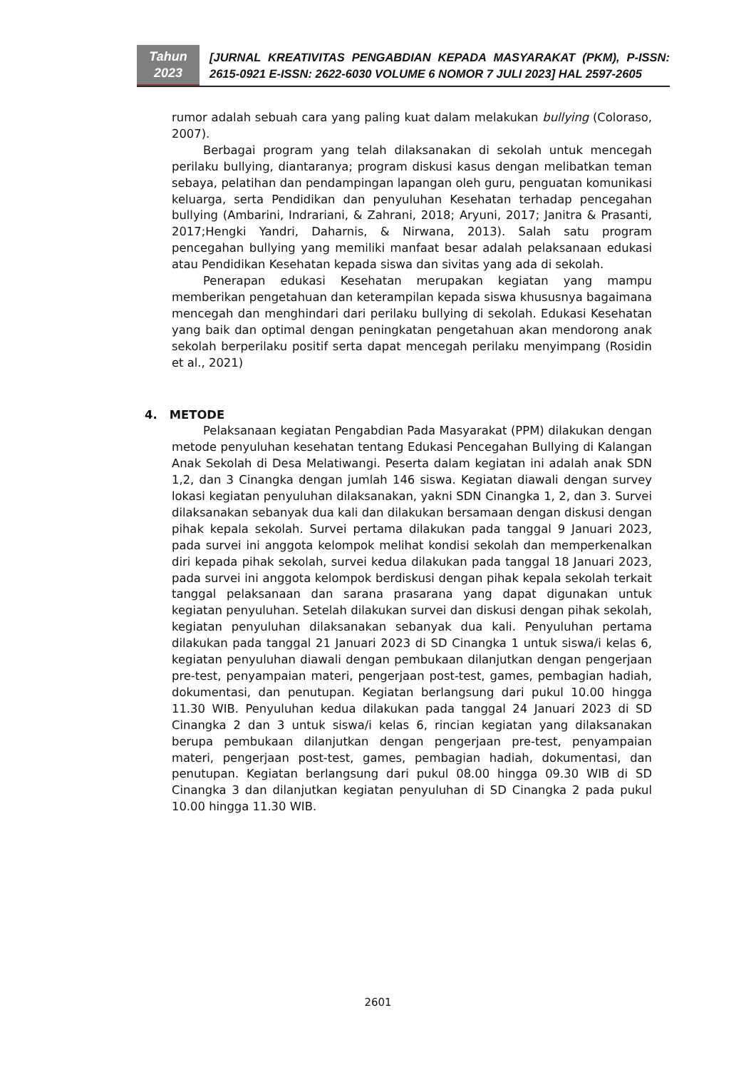Tahun
2023
[JURNAL KREATIVITAS PENGABDIAN KEPADA MASYARAKAT (PKM), P-ISSN: 2615-0921 E-ISSN: 2622-6030 VOLUME 6 NOMOR 7 JULI 2023] HAL 2597-2605
rumor adalah sebuah cara yang paling kuat dalam melakukan bullying (Coloraso, 2007).
Berbagai program yang telah dilaksanakan di sekolah untuk mencegah perilaku bullying, diantaranya; program diskusi kasus dengan melibatkan teman sebaya, pelatihan dan pendampingan lapangan oleh guru, penguatan komunikasi keluarga, serta Pendidikan dan penyuluhan Kesehatan terhadap pencegahan bullying (Ambarini, Indrariani, & Zahrani, 2018; Aryuni, 2017; Janitra & Prasanti, 2017;Hengki Yandri, Daharnis, & Nirwana, 2013). Salah satu program pencegahan bullying yang memiliki manfaat besar adalah pelaksanaan edukasi atau Pendidikan Kesehatan kepada siswa dan sivitas yang ada di sekolah.
Penerapan edukasi Kesehatan merupakan kegiatan yang mampu memberikan pengetahuan dan keterampilan kepada siswa khususnya bagaimana mencegah dan menghindari dari perilaku bullying di sekolah. Edukasi Kesehatan yang baik dan optimal dengan peningkatan pengetahuan akan mendorong anak sekolah berperilaku positif serta dapat mencegah perilaku menyimpang (Rosidin et al., 2021)
4. METODE
Pelaksanaan kegiatan Pengabdian Pada Masyarakat (PPM) dilakukan dengan metode penyuluhan kesehatan tentang Edukasi Pencegahan Bullying di Kalangan Anak Sekolah di Desa Melatiwangi. Peserta dalam kegiatan ini adalah anak SDN 1,2, dan 3 Cinangka dengan jumlah 146 siswa. Kegiatan diawali dengan survey lokasi kegiatan penyuluhan dilaksanakan, yakni SDN Cinangka 1, 2, dan 3. Survei dilaksanakan sebanyak dua kali dan dilakukan bersamaan dengan diskusi dengan pihak kepala sekolah. Survei pertama dilakukan pada tanggal 9 Januari 2023, pada survei ini anggota kelompok melihat kondisi sekolah dan memperkenalkan diri kepada pihak sekolah, survei kedua dilakukan pada tanggal 18 Januari 2023, pada survei ini anggota kelompok berdiskusi dengan pihak kepala sekolah terkait tanggal pelaksanaan dan sarana prasarana yang dapat digunakan untuk kegiatan penyuluhan. Setelah dilakukan survei dan diskusi dengan pihak sekolah, kegiatan penyuluhan dilaksanakan sebanyak dua kali. Penyuluhan pertama dilakukan pada tanggal 21 Januari 2023 di SD Cinangka 1 untuk siswa/i kelas 6, kegiatan penyuluhan diawali dengan pembukaan dilanjutkan dengan pengerjaan pre-test, penyampaian materi, pengerjaan post-test, games, pembagian hadiah, dokumentasi, dan penutupan. Kegiatan berlangsung dari pukul 10.00 hingga 11.30 WIB. Penyuluhan kedua dilakukan pada tanggal 24 Januari 2023 di SD Cinangka 2 dan 3 untuk siswa/i kelas 6, rincian kegiatan yang dilaksanakan berupa pembukaan dilanjutkan dengan pengerjaan pre-test, penyampaian materi, pengerjaan post-test, games, pembagian hadiah, dokumentasi, dan penutupan. Kegiatan berlangsung dari pukul 08.00 hingga 09.30 WIB di SD Cinangka 3 dan dilanjutkan kegiatan penyuluhan di SD Cinangka 2 pada pukul 10.00 hingga 11.30 WIB.
2601